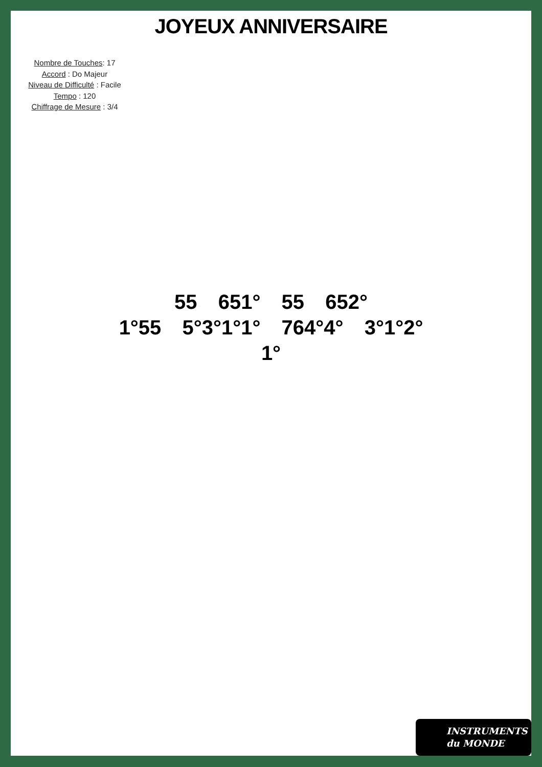JOYEUX ANNIVERSAIRE
Nombre de Touches: 17
Accord : Do Majeur
Niveau de Difficulté : Facile
Tempo : 120
Chiffrage de Mesure : 3/4
55 651° 55 652°
1°55 5°3°1°1° 764°4° 3°1°2°
1°
INSTRUMENTS
du MONDE